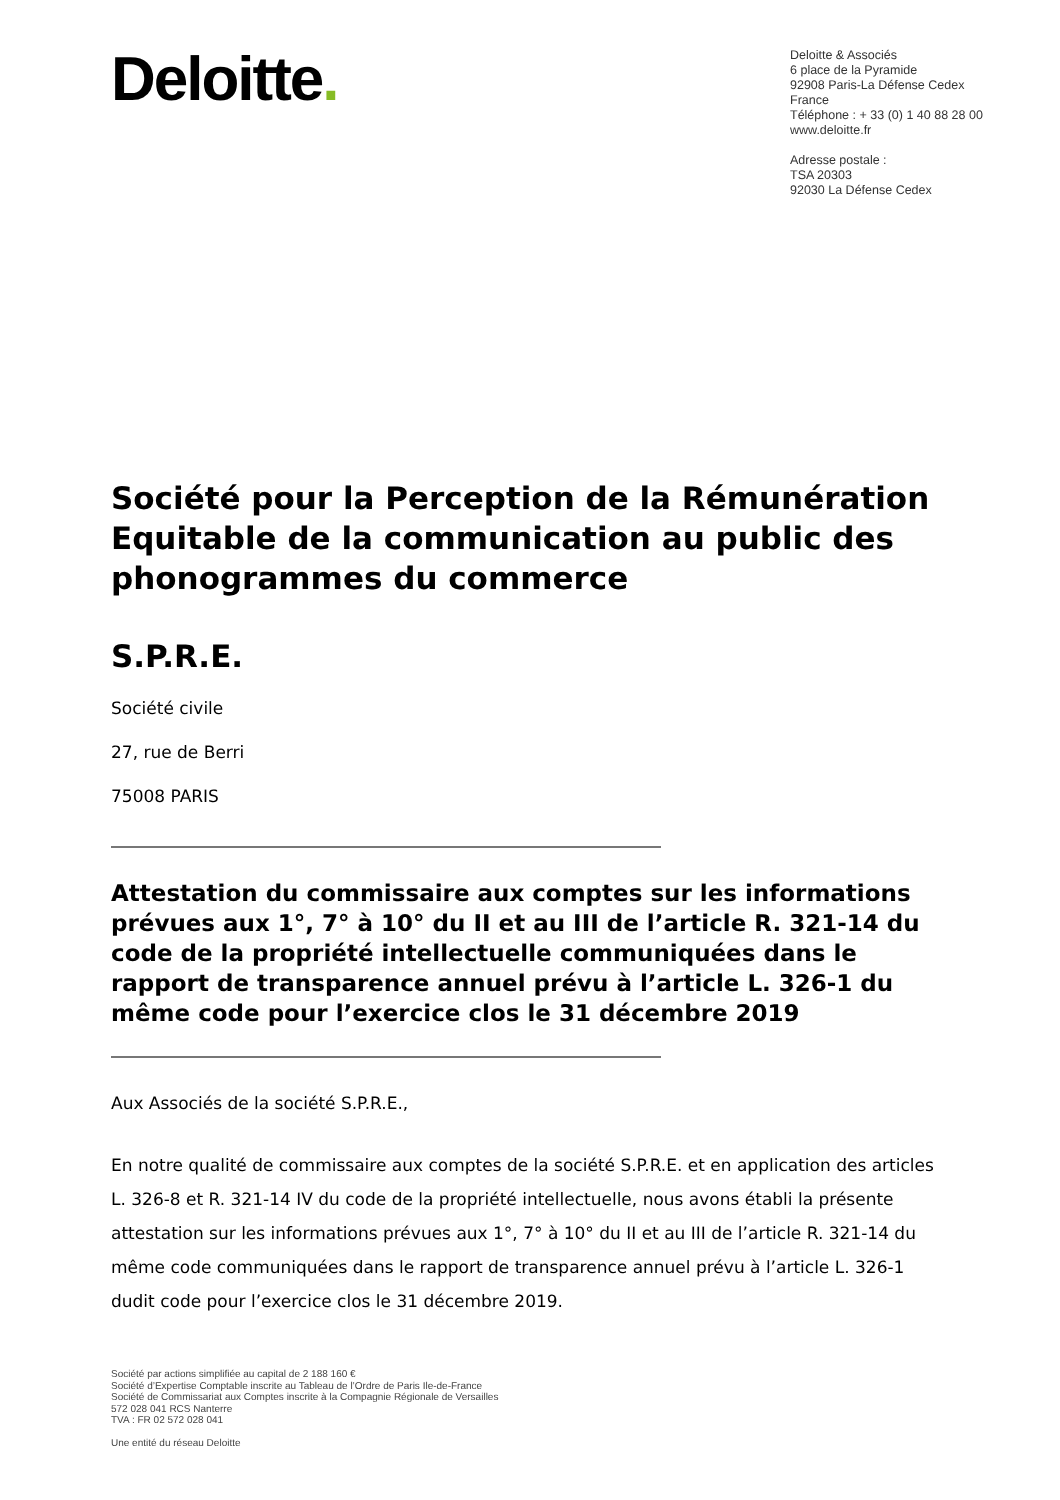Deloitte.
Deloitte & Associés
6 place de la Pyramide
92908 Paris-La Défense Cedex
France
Téléphone : + 33 (0) 1 40 88 28 00
www.deloitte.fr
Adresse postale :
TSA 20303
92030 La Défense Cedex
Société pour la Perception de la Rémunération Equitable de la communication au public des phonogrammes du commerce
S.P.R.E.
Société civile
27, rue de Berri
75008 PARIS
Attestation du commissaire aux comptes sur les informations prévues aux 1°, 7° à 10° du II et au III de l’article R. 321-14 du code de la propriété intellectuelle communiquées dans le rapport de transparence annuel prévu à l’article L. 326-1 du même code pour l’exercice clos le 31 décembre 2019
Aux Associés de la société S.P.R.E.,
En notre qualité de commissaire aux comptes de la société S.P.R.E. et en application des articles L. 326-8 et R. 321-14 IV du code de la propriété intellectuelle, nous avons établi la présente attestation sur les informations prévues aux 1°, 7° à 10° du II et au III de l’article R. 321-14 du même code communiquées dans le rapport de transparence annuel prévu à l’article L. 326-1 dudit code pour l’exercice clos le 31 décembre 2019.
Société par actions simplifiée au capital de 2 188 160 €
Société d’Expertise Comptable inscrite au Tableau de l’Ordre de Paris Ile-de-France
Société de Commissariat aux Comptes inscrite à la Compagnie Régionale de Versailles
572 028 041 RCS Nanterre
TVA : FR 02 572 028 041
Une entité du réseau Deloitte